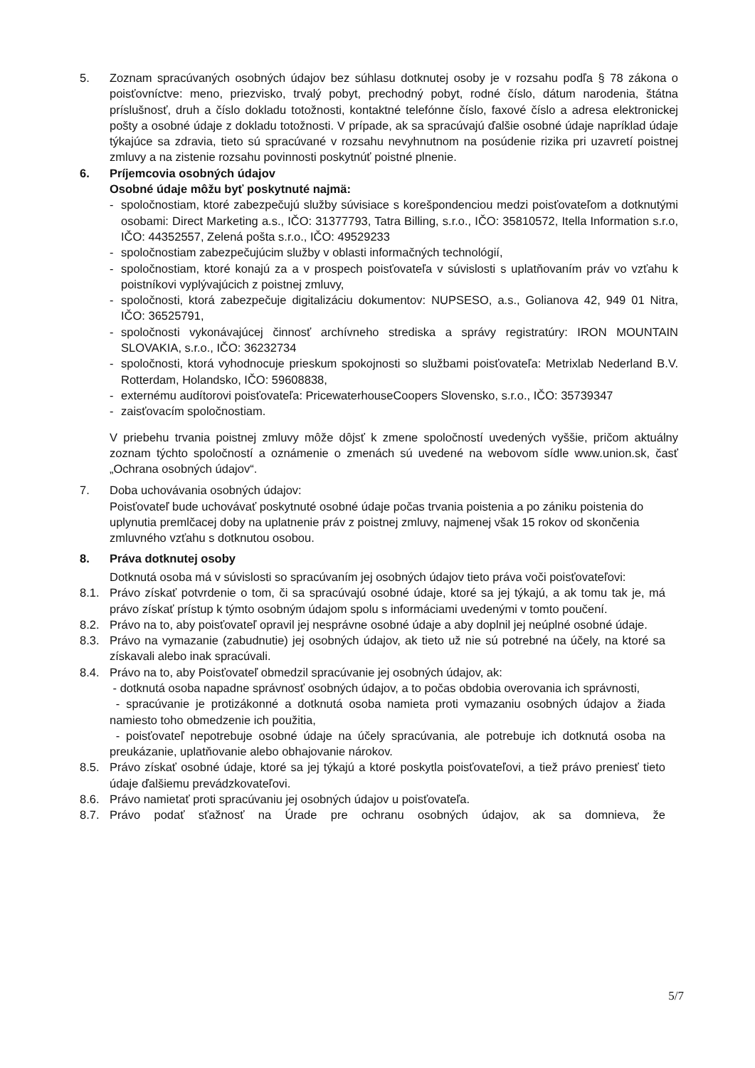5. Zoznam spracúvaných osobných údajov bez súhlasu dotknutej osoby je v rozsahu podľa § 78 zákona o poisťovníctve: meno, priezvisko, trvalý pobyt, prechodný pobyt, rodné číslo, dátum narodenia, štátna príslušnosť, druh a číslo dokladu totožnosti, kontaktné telefónne číslo, faxové číslo a adresa elektronickej pošty a osobné údaje z dokladu totožnosti. V prípade, ak sa spracúvajú ďalšie osobné údaje napríklad údaje týkajúce sa zdravia, tieto sú spracúvané v rozsahu nevyhnutnom na posúdenie rizika pri uzavretí poistnej zmluvy a na zistenie rozsahu povinnosti poskytnúť poistné plnenie.
6. Príjemcovia osobných údajov
Osobné údaje môžu byť poskytnuté najmä:
- spoločnostiam, ktoré zabezpečujú služby súvisiace s korešpondenciou medzi poisťovateľom a dotknutými osobami: Direct Marketing a.s., IČO: 31377793, Tatra Billing, s.r.o., IČO: 35810572, Itella Information s.r.o, IČO: 44352557, Zelená pošta s.r.o., IČO: 49529233
- spoločnostiam zabezpečujúcim služby v oblasti informačných technológií,
- spoločnostiam, ktoré konajú za a v prospech poisťovateľa v súvislosti s uplatňovaním práv vo vzťahu k poistníkovi vyplývajúcich z poistnej zmluvy,
- spoločnosti, ktorá zabezpečuje digitalizáciu dokumentov: NUPSESO, a.s., Golianova 42, 949 01 Nitra, IČO: 36525791,
- spoločnosti vykonávajúcej činnosť archívneho strediska a správy registratúry: IRON MOUNTAIN SLOVAKIA, s.r.o., IČO: 36232734
- spoločnosti, ktorá vyhodnocuje prieskum spokojnosti so službami poisťovateľa: Metrixlab Nederland B.V. Rotterdam, Holandsko, IČO: 59608838,
- externému audítorovi poisťovateľa: PricewaterhouseCoopers Slovensko, s.r.o., IČO: 35739347
- zaisťovacím spoločnostiam.
V priebehu trvania poistnej zmluvy môže dôjsť k zmene spoločností uvedených vyššie, pričom aktuálny zoznam týchto spoločností a oznámenie o zmenách sú uvedené na webovom sídle www.union.sk, časť „Ochrana osobných údajov“.
7. Doba uchovávania osobných údajov:
Poisťovateľ bude uchovávať poskytnuté osobné údaje počas trvania poistenia a po zániku poistenia do uplynutia premlčacej doby na uplatnenie práv z poistnej zmluvy, najmenej však 15 rokov od skončenia zmluvného vzťahu s dotknutou osobou.
8. Práva dotknutej osoby
Dotknutá osoba má v súvislosti so spracúvaním jej osobných údajov tieto práva voči poisťovateľovi:
8.1. Právo získať potvrdenie o tom, či sa spracúvajú osobné údaje, ktoré sa jej týkajú, a ak tomu tak je, má právo získať prístup k týmto osobným údajom spolu s informáciami uvedenými v tomto poučení.
8.2. Právo na to, aby poisťovateľ opravil jej nesprávne osobné údaje a aby doplnil jej neúplné osobné údaje.
8.3. Právo na vymazanie (zabudnutie) jej osobných údajov, ak tieto už nie sú potrebné na účely, na ktoré sa získavali alebo inak spracúvali.
8.4. Právo na to, aby Poisťovateľ obmedzil spracúvanie jej osobných údajov, ak:
- dotknutá osoba napadne správnosť osobných údajov, a to počas obdobia overovania ich správnosti,
- spracúvanie je protizákonné a dotknutá osoba namieta proti vymazaniu osobných údajov a žiada namiesto toho obmedzenie ich použitia,
- poisťovateľ nepotrebuje osobné údaje na účely spracúvania, ale potrebuje ich dotknutá osoba na preukázanie, uplatňovanie alebo obhajovanie nárokov.
8.5. Právo získať osobné údaje, ktoré sa jej týkajú a ktoré poskytla poisťovateľovi, a tiež právo preniesť tieto údaje ďalšiemu prevádzkovateľovi.
8.6. Právo namietať proti spracúvaniu jej osobných údajov u poisťovateľa.
8.7. Právo podať sťažnosť na Úrade pre ochranu osobných údajov, ak sa domnieva, že
5/7